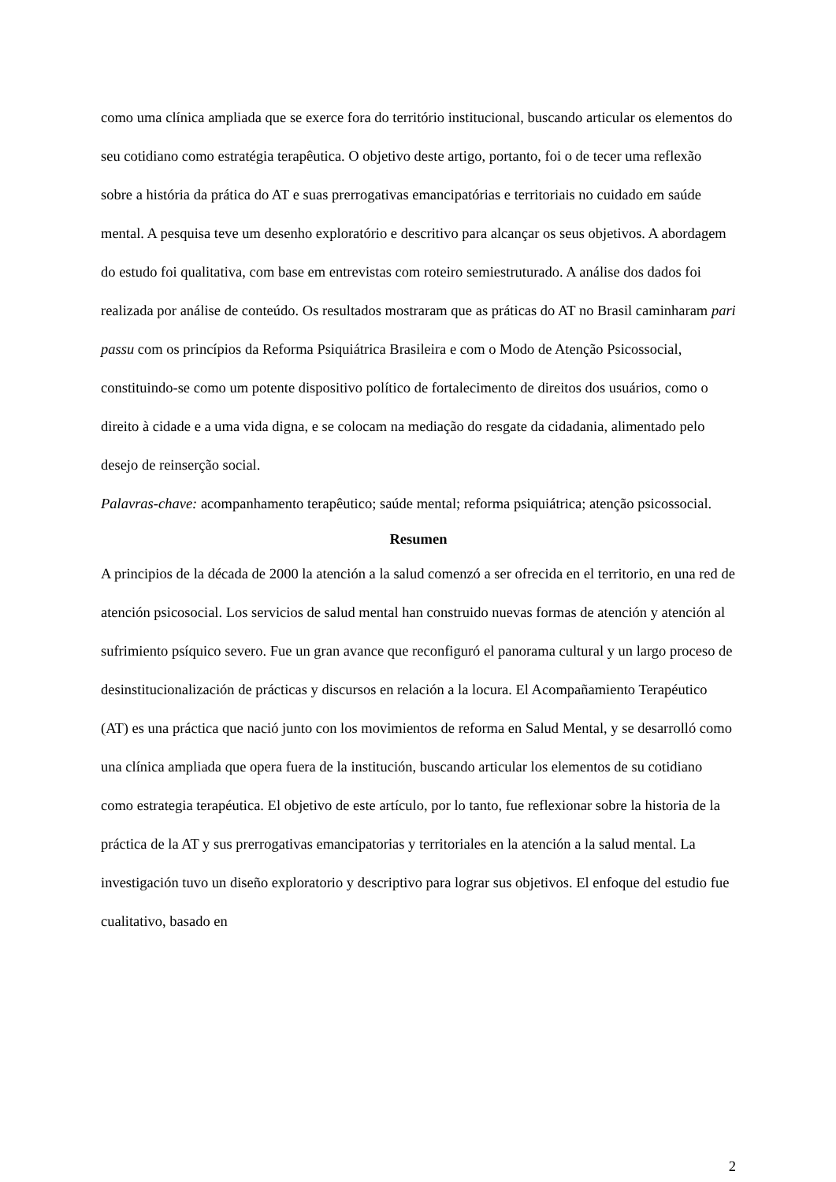como uma clínica ampliada que se exerce fora do território institucional, buscando articular os elementos do seu cotidiano como estratégia terapêutica. O objetivo deste artigo, portanto, foi o de tecer uma reflexão sobre a história da prática do AT e suas prerrogativas emancipatórias e territoriais no cuidado em saúde mental. A pesquisa teve um desenho exploratório e descritivo para alcançar os seus objetivos. A abordagem do estudo foi qualitativa, com base em entrevistas com roteiro semiestruturado. A análise dos dados foi realizada por análise de conteúdo. Os resultados mostraram que as práticas do AT no Brasil caminharam pari passu com os princípios da Reforma Psiquiátrica Brasileira e com o Modo de Atenção Psicossocial, constituindo-se como um potente dispositivo político de fortalecimento de direitos dos usuários, como o direito à cidade e a uma vida digna, e se colocam na mediação do resgate da cidadania, alimentado pelo desejo de reinserção social.
Palavras-chave: acompanhamento terapêutico; saúde mental; reforma psiquiátrica; atenção psicossocial.
Resumen
A principios de la década de 2000 la atención a la salud comenzó a ser ofrecida en el territorio, en una red de atención psicosocial. Los servicios de salud mental han construido nuevas formas de atención y atención al sufrimiento psíquico severo. Fue un gran avance que reconfiguró el panorama cultural y un largo proceso de desinstitucionalización de prácticas y discursos en relación a la locura. El Acompañamiento Terapéutico (AT) es una práctica que nació junto con los movimientos de reforma en Salud Mental, y se desarrolló como una clínica ampliada que opera fuera de la institución, buscando articular los elementos de su cotidiano como estrategia terapéutica. El objetivo de este artículo, por lo tanto, fue reflexionar sobre la historia de la práctica de la AT y sus prerrogativas emancipatorias y territoriales en la atención a la salud mental. La investigación tuvo un diseño exploratorio y descriptivo para lograr sus objetivos. El enfoque del estudio fue cualitativo, basado en
2